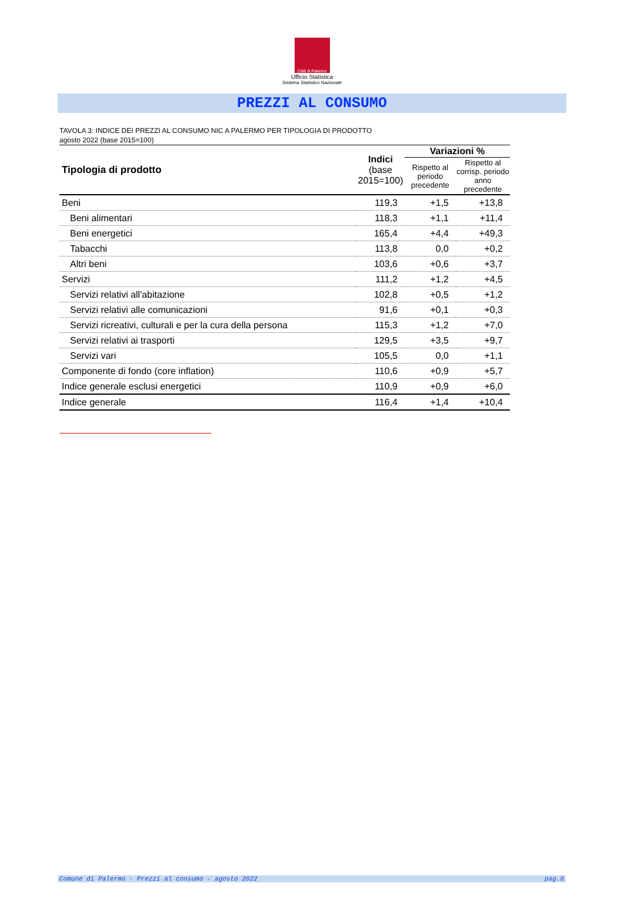Città di Palermo
Ufficio Statistica
Sistema Statistico Nazionale
PREZZI AL CONSUMO
TAVOLA 3: INDICE DEI PREZZI AL CONSUMO NIC A PALERMO PER TIPOLOGIA DI PRODOTTO
agosto 2022 (base 2015=100)
| Tipologia di prodotto | Indici (base 2015=100) | Variazioni % | |
| --- | --- | --- | --- |
| | | Rispetto al periodo precedente | Rispetto al corrisp. periodo anno precedente |
| Beni | 119,3 | +1,5 | +13,8 |
| Beni alimentari | 118,3 | +1,1 | +11,4 |
| Beni energetici | 165,4 | +4,4 | +49,3 |
| Tabacchi | 113,8 | 0,0 | +0,2 |
| Altri beni | 103,6 | +0,6 | +3,7 |
| Servizi | 111,2 | +1,2 | +4,5 |
| Servizi relativi all'abitazione | 102,8 | +0,5 | +1,2 |
| Servizi relativi alle comunicazioni | 91,6 | +0,1 | +0,3 |
| Servizi ricreativi, culturali e per la cura della persona | 115,3 | +1,2 | +7,0 |
| Servizi relativi ai trasporti | 129,5 | +3,5 | +9,7 |
| Servizi vari | 105,5 | 0,0 | +1,1 |
| Componente di fondo (core inflation) | 110,6 | +0,9 | +5,7 |
| Indice generale esclusi energetici | 110,9 | +0,9 | +6,0 |
| Indice generale | 116,4 | +1,4 | +10,4 |
Comune di Palermo - Prezzi al consumo - agosto 2022 pag.6